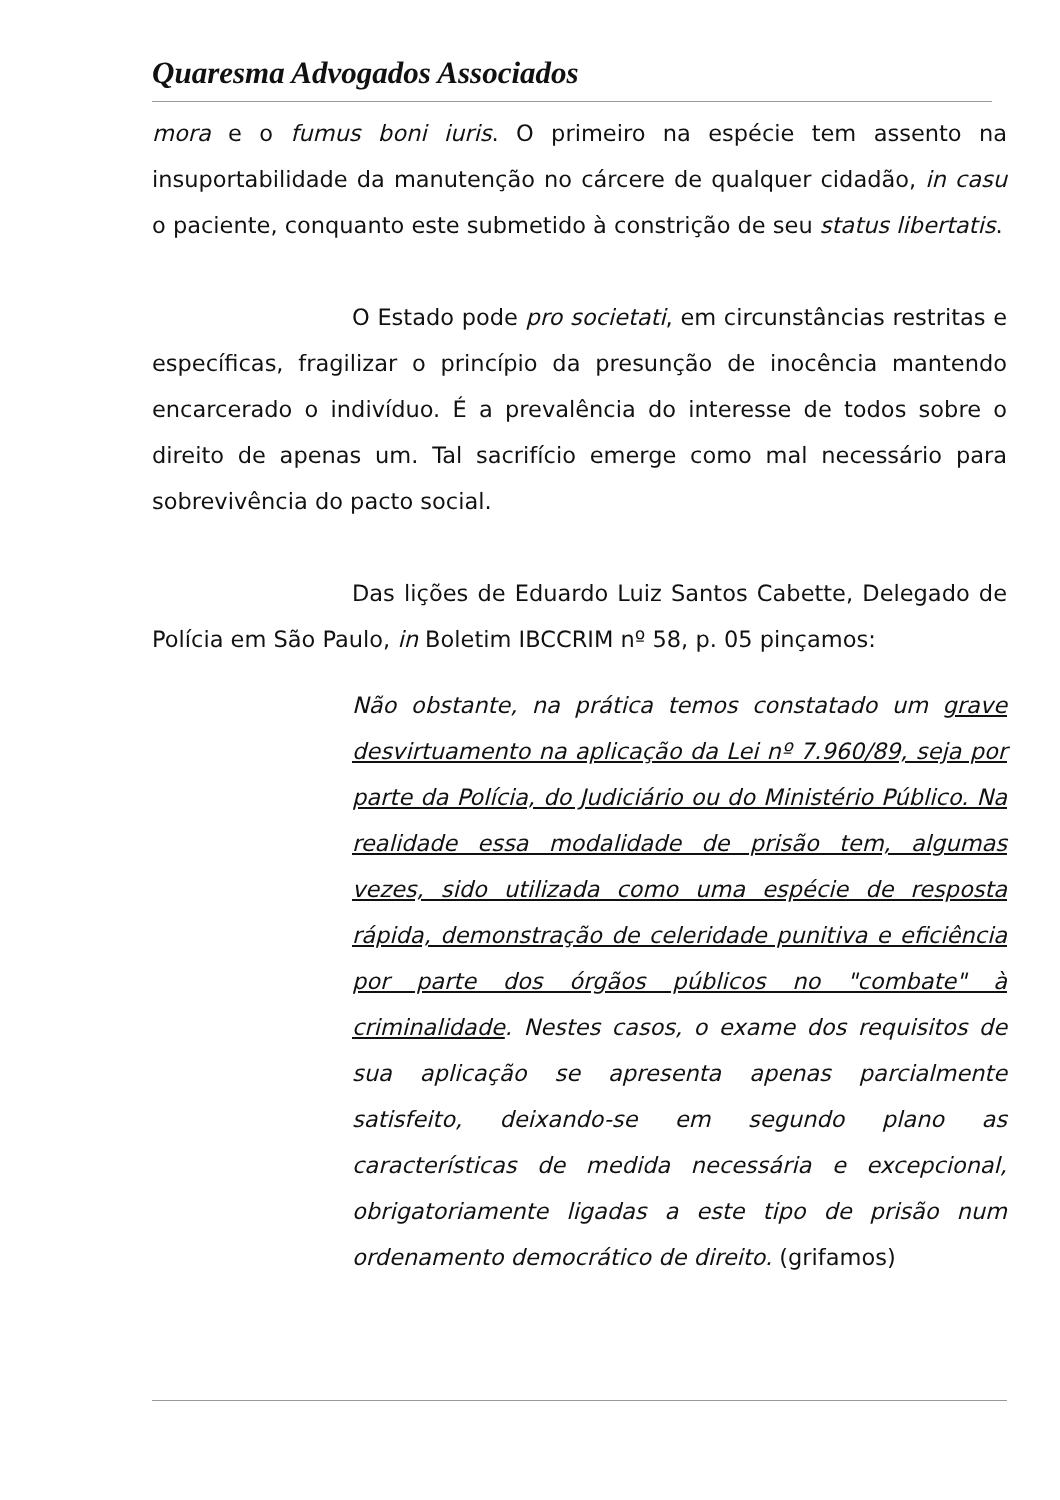Quaresma Advogados Associados
mora e o fumus boni iuris. O primeiro na espécie tem assento na insuportabilidade da manutenção no cárcere de qualquer cidadão, in casu o paciente, conquanto este submetido à constrição de seu status libertatis.
O Estado pode pro societati, em circunstâncias restritas e específicas, fragilizar o princípio da presunção de inocência mantendo encarcerado o indivíduo. É a prevalência do interesse de todos sobre o direito de apenas um. Tal sacrifício emerge como mal necessário para sobrevivência do pacto social.
Das lições de Eduardo Luiz Santos Cabette, Delegado de Polícia em São Paulo, in Boletim IBCCRIM nº 58, p. 05 pinçamos:
Não obstante, na prática temos constatado um grave desvirtuamento na aplicação da Lei nº 7.960/89, seja por parte da Polícia, do Judiciário ou do Ministério Público. Na realidade essa modalidade de prisão tem, algumas vezes, sido utilizada como uma espécie de resposta rápida, demonstração de celeridade punitiva e eficiência por parte dos órgãos públicos no "combate" à criminalidade. Nestes casos, o exame dos requisitos de sua aplicação se apresenta apenas parcialmente satisfeito, deixando-se em segundo plano as características de medida necessária e excepcional, obrigatoriamente ligadas a este tipo de prisão num ordenamento democrático de direito. (grifamos)